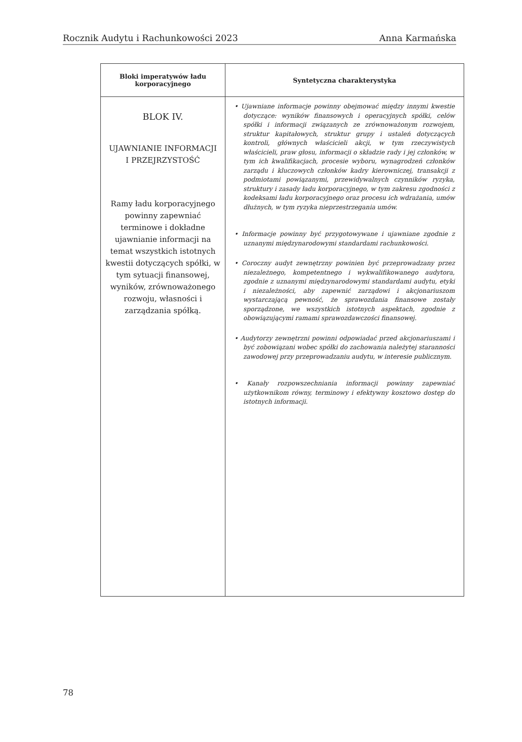Rocznik Audytu i Rachunkowości 2023 Anna Karmańska
| Bloki imperatywów ładu korporacyjnego | Syntetyczna charakterystyka |
| --- | --- |
| BLOK IV. UJAWNIANIE INFORMACJI I PRZEJRZYSTOŚĆ Ramy ładu korporacyjnego powinny zapewniać terminowe i dokładne ujawnianie informacji na temat wszystkich istotnych kwestii dotyczących spółki, w tym sytuacji finansowej, wyników, zrównoważonego rozwoju, własności i zarządzania spółką. | • Ujawniane informacje powinny obejmować między innymi kwestie dotyczące: wyników finansowych i operacyjnych spółki, celów spółki i informacji związanych ze zrównoważonym rozwojem, struktur kapitałowych, struktur grupy i ustaleń dotyczących kontroli, głównych właścicieli akcji, w tym rzeczywistych właścicieli, praw głosu, informacji o składzie rady i jej członków, w tym ich kwalifikacjach, procesie wyboru, wynagrodzeń członków zarządu i kluczowych członków kadry kierowniczej, transakcji z podmiotami powiązanymi, przewidywalnych czynników ryzyka, struktury i zasady ładu korporacyjnego, w tym zakresu zgodności z kodeksami ładu korporacyjnego oraz procesu ich wdrażania, umów dłużnych, w tym ryzyka nieprzestrzegania umów. • Informacje powinny być przygotowywane i ujawniane zgodnie z uznanymi międzynarodowymi standardami rachunkowości. • Coroczny audyt zewnętrzny powinien być przeprowadzany przez niezależnego, kompetentnego i wykwalifikowanego audytora, zgodnie z uznanymi międzynarodowymi standardami audytu, etyki i niezależności, aby zapewnić zarządowi i akcjonariuszom wystarczającą pewność, że sprawozdania finansowe zostały sporządzone, we wszystkich istotnych aspektach, zgodnie z obowiązującymi ramami sprawozdawczości finansowej. • Audytorzy zewnętrzni powinni odpowiadać przed akcjonariuszami i być zobowiązani wobec spółki do zachowania należytej staranności zawodowej przy przeprowadzaniu audytu, w interesie publicznym. • Kanały rozpowszechniania informacji powinny zapewniać użytkownikom równy, terminowy i efektywny kosztowo dostęp do istotnych informacji. |
78